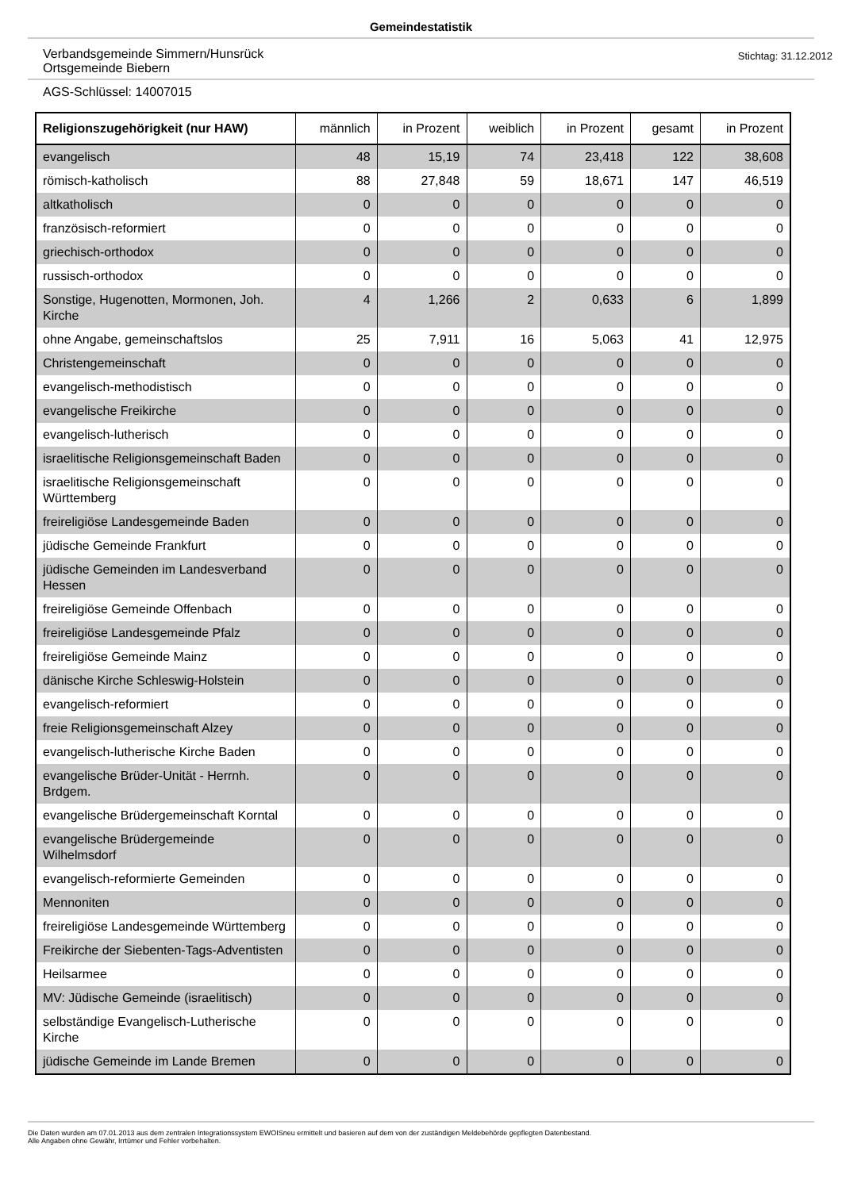Gemeindestatistik
Verbandsgemeinde Simmern/Hunsrück
Ortsgemeinde Biebern
Stichtag: 31.12.2012
AGS-Schlüssel: 14007015
| Religionszugehörigkeit (nur HAW) | männlich | in Prozent | weiblich | in Prozent | gesamt | in Prozent |
| --- | --- | --- | --- | --- | --- | --- |
| evangelisch | 48 | 15,19 | 74 | 23,418 | 122 | 38,608 |
| römisch-katholisch | 88 | 27,848 | 59 | 18,671 | 147 | 46,519 |
| altkatholisch | 0 | 0 | 0 | 0 | 0 | 0 |
| französisch-reformiert | 0 | 0 | 0 | 0 | 0 | 0 |
| griechisch-orthodox | 0 | 0 | 0 | 0 | 0 | 0 |
| russisch-orthodox | 0 | 0 | 0 | 0 | 0 | 0 |
| Sonstige, Hugenotten, Mormonen, Joh. Kirche | 4 | 1,266 | 2 | 0,633 | 6 | 1,899 |
| ohne Angabe, gemeinschaftslos | 25 | 7,911 | 16 | 5,063 | 41 | 12,975 |
| Christengemeinschaft | 0 | 0 | 0 | 0 | 0 | 0 |
| evangelisch-methodistisch | 0 | 0 | 0 | 0 | 0 | 0 |
| evangelische Freikirche | 0 | 0 | 0 | 0 | 0 | 0 |
| evangelisch-lutherisch | 0 | 0 | 0 | 0 | 0 | 0 |
| israelitische Religionsgemeinschaft Baden | 0 | 0 | 0 | 0 | 0 | 0 |
| israelitische Religionsgemeinschaft Württemberg | 0 | 0 | 0 | 0 | 0 | 0 |
| freireligiöse Landesgemeinde Baden | 0 | 0 | 0 | 0 | 0 | 0 |
| jüdische Gemeinde Frankfurt | 0 | 0 | 0 | 0 | 0 | 0 |
| jüdische Gemeinden im Landesverband Hessen | 0 | 0 | 0 | 0 | 0 | 0 |
| freireligiöse Gemeinde Offenbach | 0 | 0 | 0 | 0 | 0 | 0 |
| freireligiöse Landesgemeinde Pfalz | 0 | 0 | 0 | 0 | 0 | 0 |
| freireligiöse Gemeinde Mainz | 0 | 0 | 0 | 0 | 0 | 0 |
| dänische Kirche Schleswig-Holstein | 0 | 0 | 0 | 0 | 0 | 0 |
| evangelisch-reformiert | 0 | 0 | 0 | 0 | 0 | 0 |
| freie Religionsgemeinschaft Alzey | 0 | 0 | 0 | 0 | 0 | 0 |
| evangelisch-lutherische Kirche Baden | 0 | 0 | 0 | 0 | 0 | 0 |
| evangelische Brüder-Unität - Herrnh. Brdgem. | 0 | 0 | 0 | 0 | 0 | 0 |
| evangelische Brüdergemeinschaft Korntal | 0 | 0 | 0 | 0 | 0 | 0 |
| evangelische Brüdergemeinde Wilhelmsdorf | 0 | 0 | 0 | 0 | 0 | 0 |
| evangelisch-reformierte Gemeinden | 0 | 0 | 0 | 0 | 0 | 0 |
| Mennoniten | 0 | 0 | 0 | 0 | 0 | 0 |
| freireligiöse Landesgemeinde Württemberg | 0 | 0 | 0 | 0 | 0 | 0 |
| Freikirche der Siebenten-Tags-Adventisten | 0 | 0 | 0 | 0 | 0 | 0 |
| Heilsarmee | 0 | 0 | 0 | 0 | 0 | 0 |
| MV: Jüdische Gemeinde (israelitisch) | 0 | 0 | 0 | 0 | 0 | 0 |
| selbständige Evangelisch-Lutherische Kirche | 0 | 0 | 0 | 0 | 0 | 0 |
| jüdische Gemeinde im Lande Bremen | 0 | 0 | 0 | 0 | 0 | 0 |
Die Daten wurden am 07.01.2013 aus dem zentralen Integrationssystem EWOISneu ermittelt und basieren auf dem von der zuständigen Meldebehörde gepflegten Datenbestand.
Alle Angaben ohne Gewähr, Irrtümer und Fehler vorbehalten.